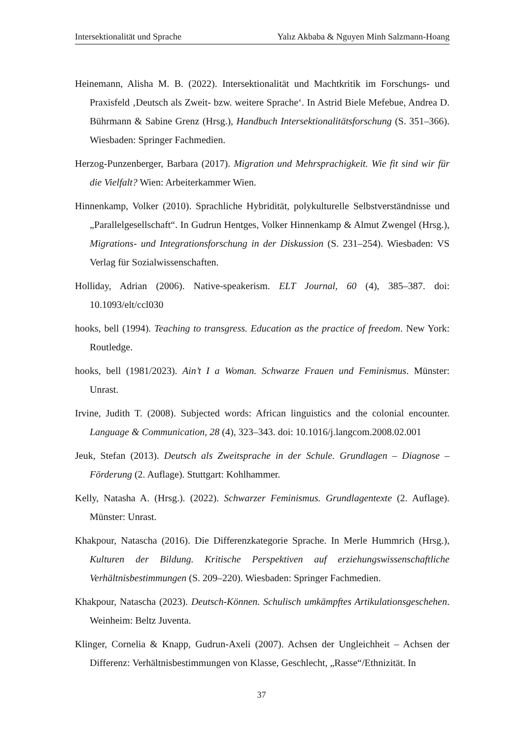Intersektionalität und Sprache Yalız Akbaba & Nguyen Minh Salzmann-Hoang
Heinemann, Alisha M. B. (2022). Intersektionalität und Machtkritik im Forschungs- und Praxisfeld ‚Deutsch als Zweit- bzw. weitere Sprache‘. In Astrid Biele Mefebue, Andrea D. Bührmann & Sabine Grenz (Hrsg.), Handbuch Intersektionalitätsforschung (S. 351–366). Wiesbaden: Springer Fachmedien.
Herzog-Punzenberger, Barbara (2017). Migration und Mehrsprachigkeit. Wie fit sind wir für die Vielfalt? Wien: Arbeiterkammer Wien.
Hinnenkamp, Volker (2010). Sprachliche Hybridität, polykulturelle Selbstverständnisse und „Parallelgesellschaft“. In Gudrun Hentges, Volker Hinnenkamp & Almut Zwengel (Hrsg.), Migrations- und Integrationsforschung in der Diskussion (S. 231–254). Wiesbaden: VS Verlag für Sozialwissenschaften.
Holliday, Adrian (2006). Native-speakerism. ELT Journal, 60 (4), 385–387. doi: 10.1093/elt/ccl030
hooks, bell (1994). Teaching to transgress. Education as the practice of freedom. New York: Routledge.
hooks, bell (1981/2023). Ain’t I a Woman. Schwarze Frauen und Feminismus. Münster: Unrast.
Irvine, Judith T. (2008). Subjected words: African linguistics and the colonial encounter. Language & Communication, 28 (4), 323–343. doi: 10.1016/j.langcom.2008.02.001
Jeuk, Stefan (2013). Deutsch als Zweitsprache in der Schule. Grundlagen – Diagnose – Förderung (2. Auflage). Stuttgart: Kohlhammer.
Kelly, Natasha A. (Hrsg.). (2022). Schwarzer Feminismus. Grundlagentexte (2. Auflage). Münster: Unrast.
Khakpour, Natascha (2016). Die Differenzkategorie Sprache. In Merle Hummrich (Hrsg.), Kulturen der Bildung. Kritische Perspektiven auf erziehungswissenschaftliche Verhältnisbestimmungen (S. 209–220). Wiesbaden: Springer Fachmedien.
Khakpour, Natascha (2023). Deutsch-Können. Schulisch umkämpftes Artikulationsgeschehen. Weinheim: Beltz Juventa.
Klinger, Cornelia & Knapp, Gudrun-Axeli (2007). Achsen der Ungleichheit – Achsen der Differenz: Verhältnisbestimmungen von Klasse, Geschlecht, „Rasse“/Ethnizität. In
37